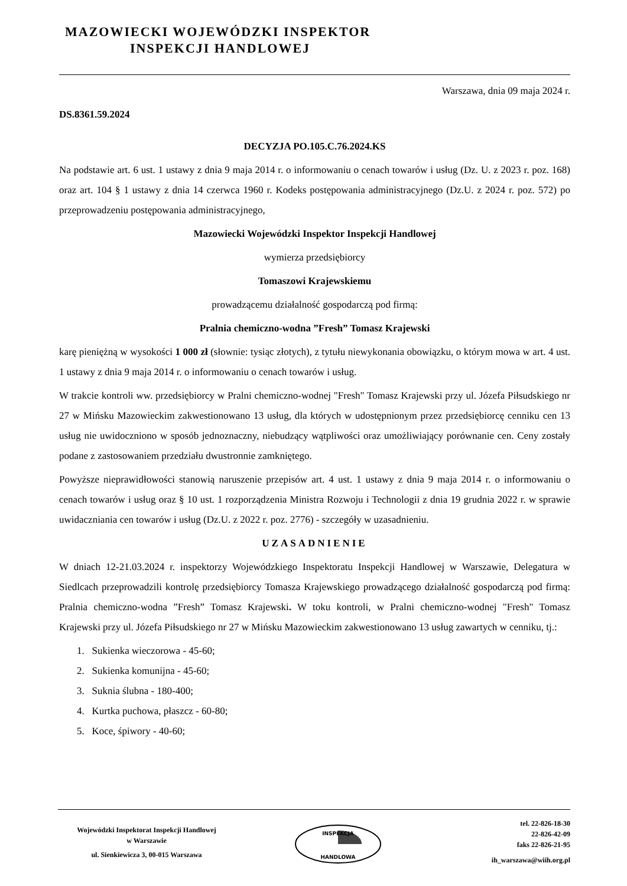MAZOWIECKI WOJEWÓDZKI INSPEKTOR
INSPEKCJI HANDLOWEJ
Warszawa, dnia 09 maja 2024 r.
DS.8361.59.2024
DECYZJA PO.105.C.76.2024.KS
Na podstawie art. 6 ust. 1 ustawy z dnia 9 maja 2014 r. o informowaniu o cenach towarów i usług (Dz. U. z 2023 r. poz. 168) oraz art. 104 § 1 ustawy z dnia 14 czerwca 1960 r. Kodeks postępowania administracyjnego (Dz.U. z 2024 r. poz. 572) po przeprowadzeniu postępowania administracyjnego,
Mazowiecki Wojewódzki Inspektor Inspekcji Handlowej
wymierza przedsiębiorcy
Tomaszowi Krajewskiemu
prowadzącemu działalność gospodarczą pod firmą:
Pralnia chemiczno-wodna ”Fresh” Tomasz Krajewski
karę pieniężną w wysokości 1 000 zł (słownie: tysiąc złotych), z tytułu niewykonania obowiązku, o którym mowa w art. 4 ust. 1 ustawy z dnia 9 maja 2014 r. o informowaniu o cenach towarów i usług.
W trakcie kontroli ww. przedsiębiorcy w Pralni chemiczno-wodnej "Fresh" Tomasz Krajewski przy ul. Józefa Piłsudskiego nr 27 w Mińsku Mazowieckim zakwestionowano 13 usług, dla których w udostępnionym przez przedsiębiorcę cenniku cen 13 usług nie uwidoczniono w sposób jednoznaczny, niebudzący wątpliwości oraz umożliwiający porównanie cen. Ceny zostały podane z zastosowaniem przedziału dwustronnie zamkniętego.
Powyższe nieprawidłowości stanowią naruszenie przepisów art. 4 ust. 1 ustawy z dnia 9 maja 2014 r. o informowaniu o cenach towarów i usług oraz § 10 ust. 1 rozporządzenia Ministra Rozwoju i Technologii z dnia 19 grudnia 2022 r. w sprawie uwidaczniania cen towarów i usług (Dz.U. z 2022 r. poz. 2776) - szczegóły w uzasadnieniu.
UZASADNIENIE
W dniach 12-21.03.2024 r. inspektorzy Wojewódzkiego Inspektoratu Inspekcji Handlowej w Warszawie, Delegatura w Siedlcach przeprowadzili kontrolę przedsiębiorcy Tomasza Krajewskiego prowadzącego działalność gospodarczą pod firmą: Pralnia chemiczno-wodna ”Fresh” Tomasz Krajewski. W toku kontroli, w Pralni chemiczno-wodnej "Fresh" Tomasz Krajewski przy ul. Józefa Piłsudskiego nr 27 w Mińsku Mazowieckim zakwestionowano 13 usług zawartych w cenniku, tj.:
1. Sukienka wieczorowa - 45-60;
2. Sukienka komunijna - 45-60;
3. Suknia ślubna - 180-400;
4. Kurtka puchowa, płaszcz - 60-80;
5. Koce, śpiwory - 40-60;
Wojewódzki Inspektorat Inspekcji Handlowej
w Warszawie
ul. Sienkiewicza 3, 00-015 Warszawa
INSPEKCJA
HANDLOWA
tel. 22-826-18-30
22-826-42-09
faks 22-826-21-95
ih_warszawa@wiih.org.pl